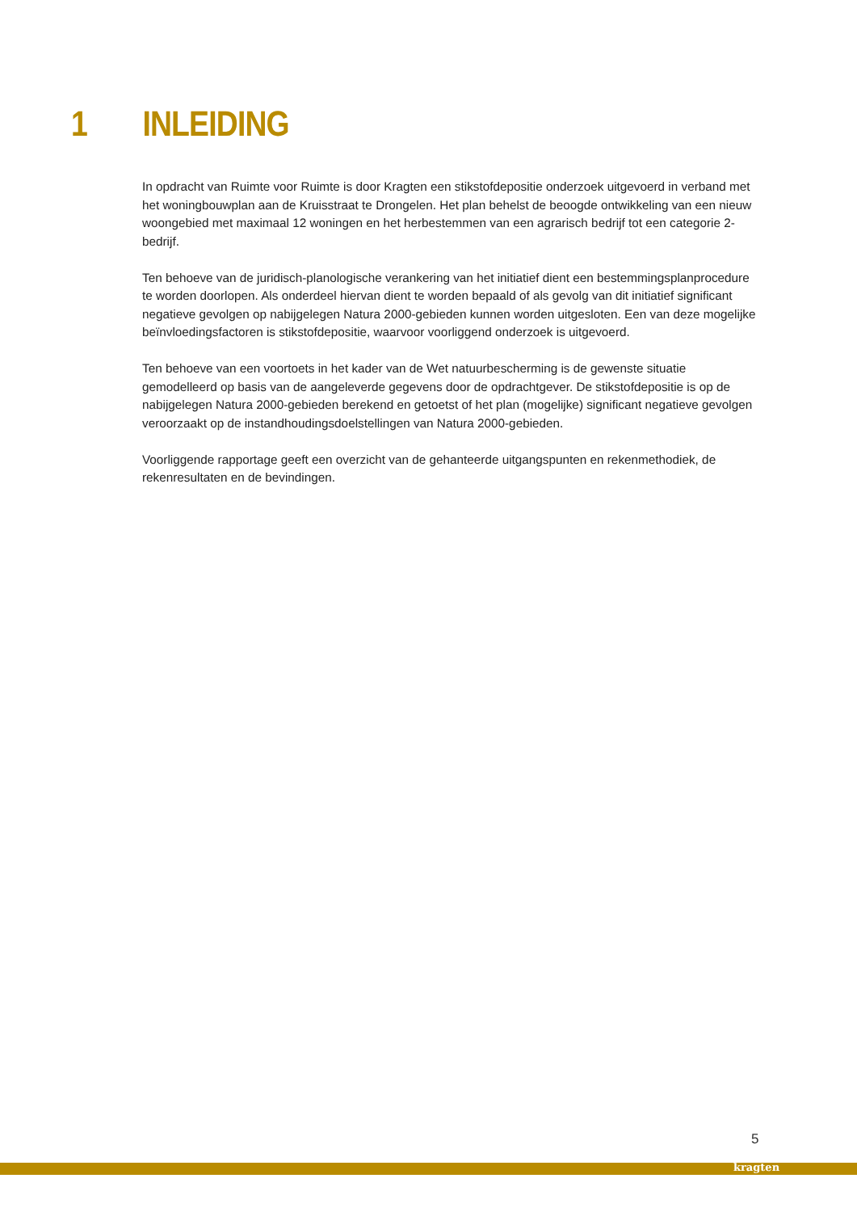1 INLEIDING
In opdracht van Ruimte voor Ruimte is door Kragten een stikstofdepositie onderzoek uitgevoerd in verband met het woningbouwplan aan de Kruisstraat te Drongelen. Het plan behelst de beoogde ontwikkeling van een nieuw woongebied met maximaal 12 woningen en het herbestemmen van een agrarisch bedrijf tot een categorie 2-bedrijf.
Ten behoeve van de juridisch-planologische verankering van het initiatief dient een bestemmingsplanprocedure te worden doorlopen. Als onderdeel hiervan dient te worden bepaald of als gevolg van dit initiatief significant negatieve gevolgen op nabijgelegen Natura 2000-gebieden kunnen worden uitgesloten. Een van deze mogelijke beïnvloedingsfactoren is stikstofdepositie, waarvoor voorliggend onderzoek is uitgevoerd.
Ten behoeve van een voortoets in het kader van de Wet natuurbescherming is de gewenste situatie gemodelleerd op basis van de aangeleverde gegevens door de opdrachtgever. De stikstofdepositie is op de nabijgelegen Natura 2000-gebieden berekend en getoetst of het plan (mogelijke) significant negatieve gevolgen veroorzaakt op de instandhoudingsdoelstellingen van Natura 2000-gebieden.
Voorliggende rapportage geeft een overzicht van de gehanteerde uitgangspunten en rekenmethodiek, de rekenresultaten en de bevindingen.
5
kragten